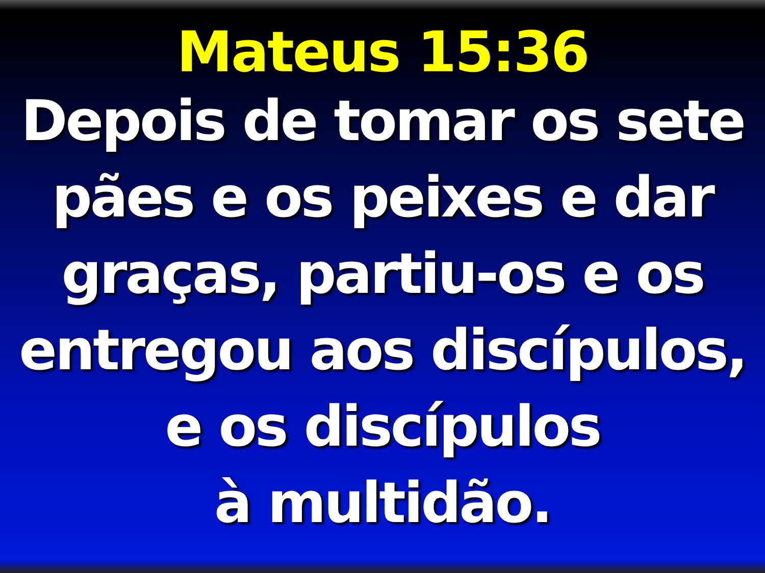Mateus 15:36
Depois de tomar os sete
pães e os peixes e dar
graças, partiu-os e os
entregou aos discípulos,
e os discípulos
à multidão.